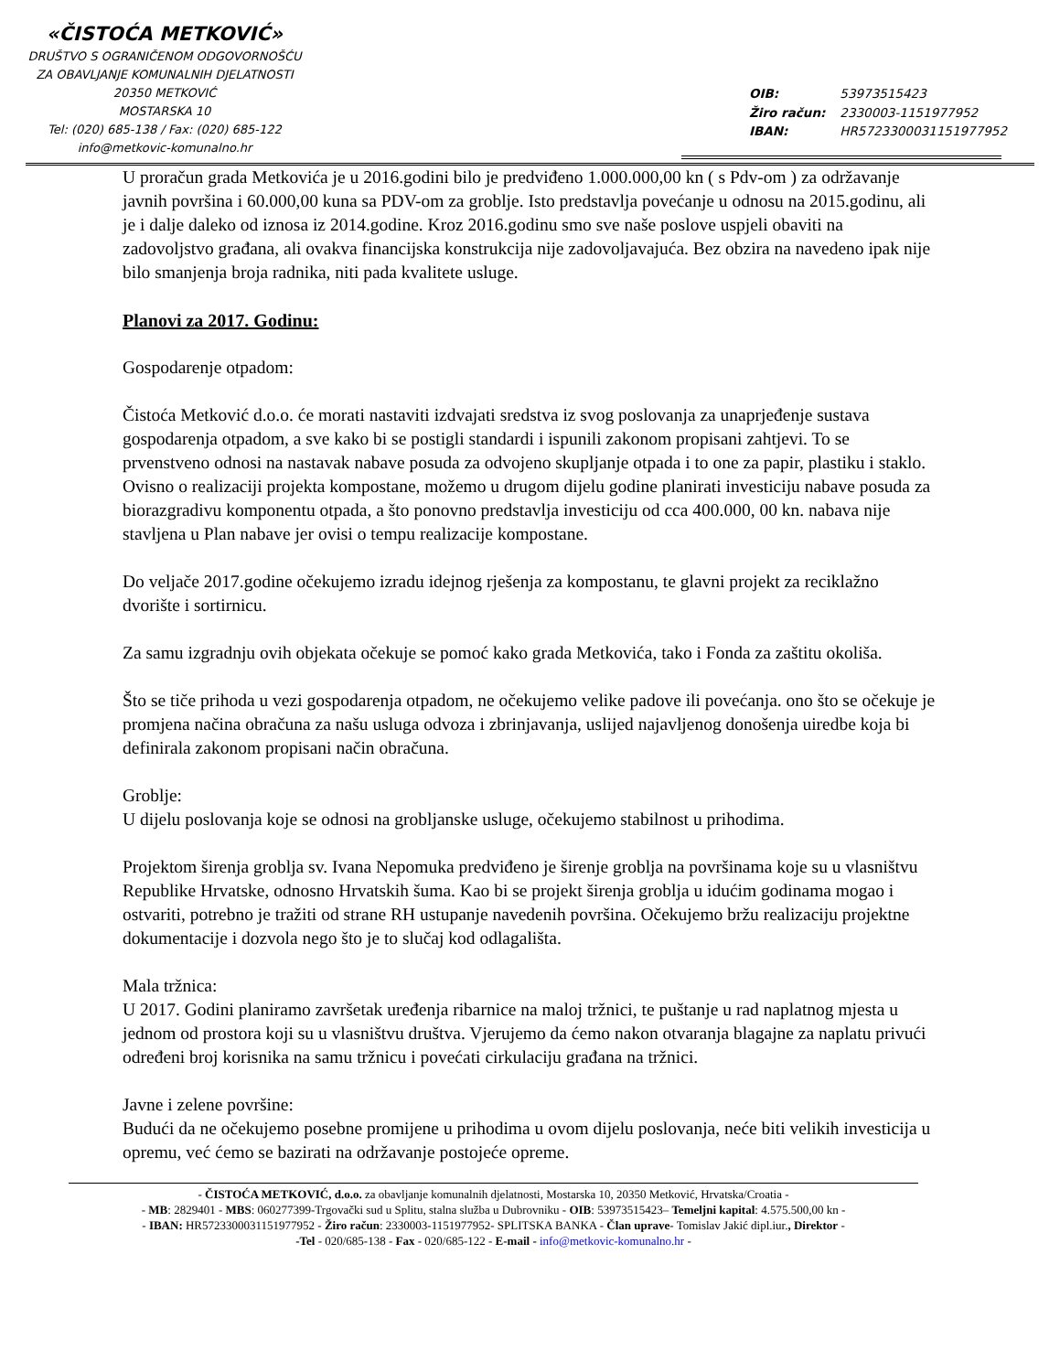«ČISTOĆA METKOVIĆ»
DRUŠTVO S OGRANIČENOM ODGOVORNOŠĆU
ZA OBAVLJANJE KOMUNALNIH DJELATNOSTI
20350 METKOVIĆ
MOSTARSKA 10
Tel: (020) 685-138 / Fax: (020) 685-122
info@metkovic-komunalno.hr
OIB: 53973515423
Žiro račun: 2330003-1151977952
IBAN: HR5723300031151977952
U proračun grada Metkovića je u 2016.godini bilo je predviđeno 1.000.000,00 kn ( s Pdv-om ) za održavanje javnih površina i 60.000,00 kuna sa PDV-om za groblje. Isto predstavlja povećanje u odnosu na 2015.godinu, ali je i dalje daleko od iznosa iz 2014.godine. Kroz 2016.godinu smo sve naše poslove uspjeli obaviti na zadovoljstvo građana, ali ovakva financijska konstrukcija nije zadovoljavajuća. Bez obzira na navedeno ipak nije bilo smanjenja broja radnika, niti pada kvalitete usluge.
Planovi za 2017. Godinu:
Gospodarenje otpadom:
Čistoća Metković d.o.o. će morati nastaviti izdvajati sredstva iz svog poslovanja za unaprjeđenje sustava gospodarenja otpadom, a sve kako bi se postigli standardi i ispunili zakonom propisani zahtjevi. To se prvenstveno odnosi na nastavak nabave posuda za odvojeno skupljanje otpada i to one za papir, plastiku i staklo. Ovisno o realizaciji projekta kompostane, možemo u drugom dijelu godine planirati investiciju nabave posuda za biorazgradivu komponentu otpada, a što ponovno predstavlja investiciju od cca 400.000, 00 kn. nabava nije stavljena u Plan nabave jer ovisi o tempu realizacije kompostane.
Do veljače 2017.godine očekujemo izradu idejnog rješenja za kompostanu, te glavni projekt za reciklažno dvorište i sortirnicu.
Za samu izgradnju ovih objekata očekuje se pomoć kako grada Metkovića, tako i Fonda za zaštitu okoliša.
Što se tiče prihoda u vezi gospodarenja otpadom, ne očekujemo velike padove ili povećanja. ono što se očekuje je promjena načina obračuna za našu usluga odvoza i zbrinjavanja, uslijed najavljenog donošenja uiredbe koja bi definirala zakonom propisani način obračuna.
Groblje:
U dijelu poslovanja koje se odnosi na grobljanske usluge, očekujemo stabilnost u prihodima.
Projektom širenja groblja sv. Ivana Nepomuka predviđeno je širenje groblja na površinama koje su u vlasništvu Republike Hrvatske, odnosno Hrvatskih šuma. Kao bi se projekt širenja groblja u idućim godinama mogao i ostvariti, potrebno je tražiti od strane RH ustupanje navedenih površina. Očekujemo bržu realizaciju projektne dokumentacije i dozvola nego što je to slučaj kod odlagališta.
Mala tržnica:
U 2017. Godini planiramo završetak uređenja ribarnice na maloj tržnici, te puštanje u rad naplatnog mjesta u jednom od prostora koji su u vlasništvu društva. Vjerujemo da ćemo nakon otvaranja blagajne za naplatu privući određeni broj korisnika na samu tržnicu i povećati cirkulaciju građana na tržnici.
Javne i zelene površine:
Budući da ne očekujemo posebne promijene u prihodima u ovom dijelu poslovanja, neće biti velikih investicija u opremu, već ćemo se bazirati na održavanje postojeće opreme.
- ČISTOĆA METKOVIĆ, d.o.o. za obavljanje komunalnih djelatnosti, Mostarska 10, 20350 Metković, Hrvatska/Croatia -
- MB: 2829401 - MBS: 060277399-Trgovački sud u Splitu, stalna služba u Dubrovniku - OIB: 53973515423– Temeljni kapital: 4.575.500,00 kn -
- IBAN: HR5723300031151977952 - Žiro račun: 2330003-1151977952- SPLITSKA BANKA - Član uprave- Tomislav Jakić dipl.iur., Direktor -
-Tel - 020/685-138 - Fax - 020/685-122 - E-mail - info@metkovic-komunalno.hr -